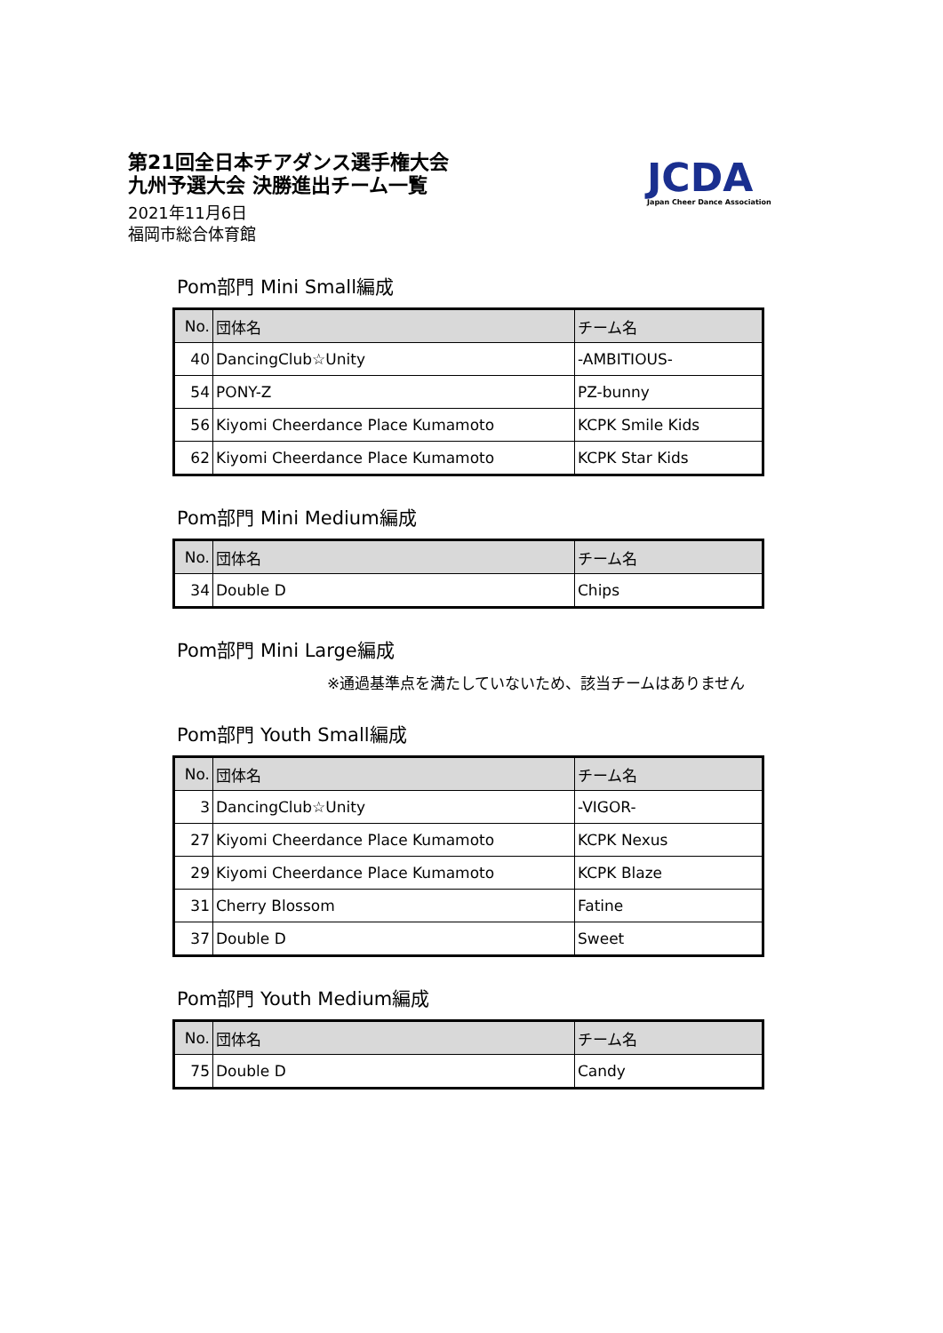第21回全日本チアダンス選手権大会
九州予選大会 決勝進出チーム一覧
2021年11月6日
福岡市総合体育館
JCDA
Japan Cheer Dance Association
Pom部門 Mini Small編成
| No. | 団体名 | チーム名 |
| --- | --- | --- |
| 40 | DancingClub☆Unity | -AMBITIOUS- |
| 54 | PONY-Z | PZ-bunny |
| 56 | Kiyomi Cheerdance Place Kumamoto | KCPK Smile Kids |
| 62 | Kiyomi Cheerdance Place Kumamoto | KCPK Star Kids |
Pom部門 Mini Medium編成
| No. | 団体名 | チーム名 |
| --- | --- | --- |
| 34 | Double D | Chips |
Pom部門 Mini Large編成
※通過基準点を満たしていないため、該当チームはありません
Pom部門 Youth Small編成
| No. | 団体名 | チーム名 |
| --- | --- | --- |
| 3 | DancingClub☆Unity | -VIGOR- |
| 27 | Kiyomi Cheerdance Place Kumamoto | KCPK Nexus |
| 29 | Kiyomi Cheerdance Place Kumamoto | KCPK Blaze |
| 31 | Cherry Blossom | Fatine |
| 37 | Double D | Sweet |
Pom部門 Youth Medium編成
| No. | 団体名 | チーム名 |
| --- | --- | --- |
| 75 | Double D | Candy |